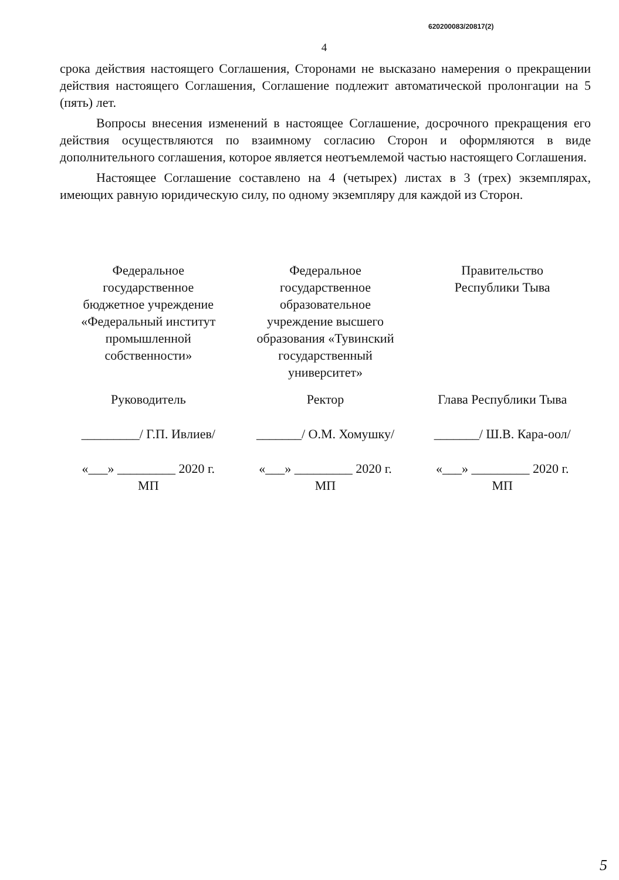620200083/20817(2)
4
срока действия настоящего Соглашения, Сторонами не высказано намерения о прекращении действия настоящего Соглашения, Соглашение подлежит автоматической пролонгации на 5 (пять) лет.
Вопросы внесения изменений в настоящее Соглашение, досрочного прекращения его действия осуществляются по взаимному согласию Сторон и оформляются в виде дополнительного соглашения, которое является неотъемлемой частью настоящего Соглашения.
Настоящее Соглашение составлено на 4 (четырех) листах в 3 (трех) экземплярах, имеющих равную юридическую силу, по одному экземпляру для каждой из Сторон.
Федеральное
государственное
бюджетное учреждение
«Федеральный институт
промышленной
собственности»
Руководитель
_________/ Г.П. Ивлиев/
«___» _________ 2020 г.
МП
Федеральное
государственное
образовательное
учреждение высшего
образования «Тувинский
государственный
университет»
Ректор
_______/ О.М. Хомушку/
«___» _________ 2020 г.
МП
Правительство
Республики Тыва
Глава Республики Тыва
_______/ Ш.В. Кара-оол/
«___» _________ 2020 г.
МП
5